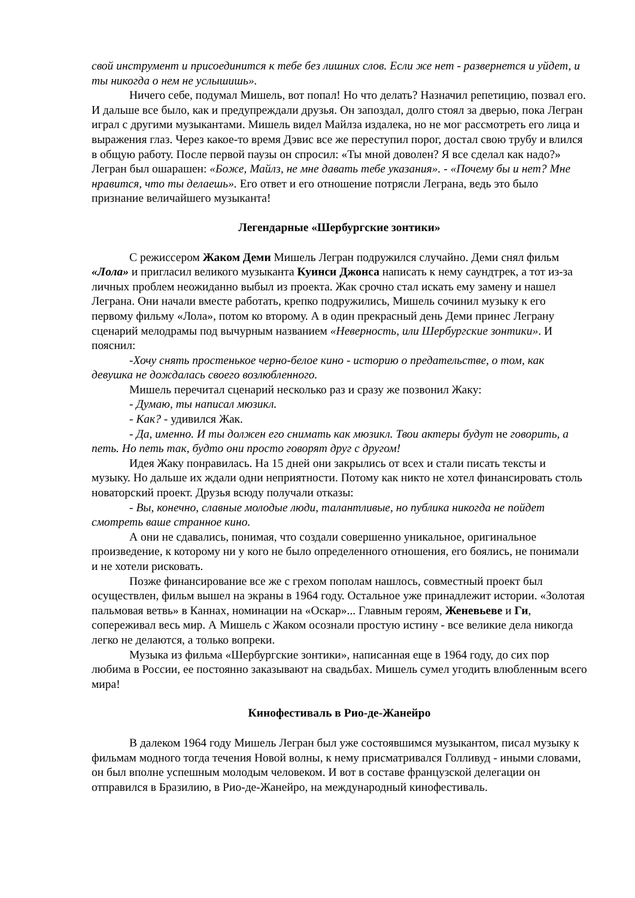свой инструмент и присоединится к тебе без лишних слов. Если же нет - развернется и уйдет, и ты никогда о нем не услышишь».
Ничего себе, подумал Мишель, вот попал! Но что делать? Назначил репетицию, позвал его. И дальше все было, как и предупреждали друзья. Он запоздал, долго стоял за дверью, пока Легран играл с другими музыкантами. Мишель видел Майлза издалека, но не мог рассмотреть его лица и выражения глаз. Через какое-то время Дэвис все же переступил порог, достал свою трубу и влился в общую работу. После первой паузы он спросил: «Ты мной доволен? Я все сделал как надо?» Легран был ошарашен: «Боже, Майлз, не мне давать тебе указания». - «Почему бы и нет? Мне нравится, что ты делаешь». Его ответ и его отношение потрясли Леграна, ведь это было признание величайшего музыканта!
Легендарные «Шербургские зонтики»
С режиссером Жаком Деми Мишель Легран подружился случайно. Деми снял фильм «Лола» и пригласил великого музыканта Куинси Джонса написать к нему саундтрек, а тот из-за личных проблем неожиданно выбыл из проекта. Жак срочно стал искать ему замену и нашел Леграна. Они начали вместе работать, крепко подружились, Мишель сочинил музыку к его первому фильму «Лола», потом ко второму. А в один прекрасный день Деми принес Леграну сценарий мелодрамы под вычурным названием «Неверность, или Шербургские зонтики». И пояснил:
-Хочу снять простенькое черно-белое кино - историю о предательстве, о том, как девушка не дождалась своего возлюбленного.
Мишель перечитал сценарий несколько раз и сразу же позвонил Жаку:
- Думаю, ты написал мюзикл.
- Как? - удивился Жак.
- Да, именно. И ты должен его снимать как мюзикл. Твои актеры будут не говорить, а петь. Но петь так, будто они просто говорят друг с другом!
Идея Жаку понравилась. На 15 дней они закрылись от всех и стали писать тексты и музыку. Но дальше их ждали одни неприятности. Потому как никто не хотел финансировать столь новаторский проект. Друзья всюду получали отказы:
- Вы, конечно, славные молодые люди, талантливые, но публика никогда не пойдет смотреть ваше странное кино.
А они не сдавались, понимая, что создали совершенно уникальное, оригинальное произведение, к которому ни у кого не было определенного отношения, его боялись, не понимали и не хотели рисковать.
Позже финансирование все же с грехом пополам нашлось, совместный проект был осуществлен, фильм вышел на экраны в 1964 году. Остальное уже принадлежит истории. «Золотая пальмовая ветвь» в Каннах, номинации на «Оскар»... Главным героям, Женевьеве и Ги, сопереживал весь мир. А Мишель с Жаком осознали простую истину - все великие дела никогда легко не делаются, а только вопреки.
Музыка из фильма «Шербургские зонтики», написанная еще в 1964 году, до сих пор любима в России, ее постоянно заказывают на свадьбах. Мишель сумел угодить влюбленным всего мира!
Кинофестиваль в Рио-де-Жанейро
В далеком 1964 году Мишель Легран был уже состоявшимся музыкантом, писал музыку к фильмам модного тогда течения Новой волны, к нему присматривался Голливуд - иными словами, он был вполне успешным молодым человеком. И вот в составе французской делегации он отправился в Бразилию, в Рио-де-Жанейро, на международный кинофестиваль.